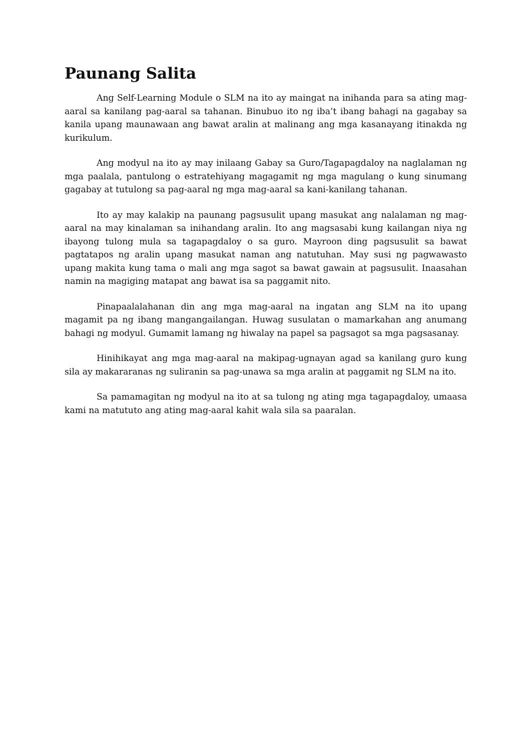Paunang Salita
Ang Self-Learning Module o SLM na ito ay maingat na inihanda para sa ating mag-aaral sa kanilang pag-aaral sa tahanan. Binubuo ito ng iba’t ibang bahagi na gagabay sa kanila upang maunawaan ang bawat aralin at malinang ang mga kasanayang itinakda ng kurikulum.
Ang modyul na ito ay may inilaang Gabay sa Guro/Tagapagdaloy na naglalaman ng mga paalala, pantulong o estratehiyang magagamit ng mga magulang o kung sinumang gagabay at tutulong sa pag-aaral ng mga mag-aaral sa kani-kanilang tahanan.
Ito ay may kalakip na paunang pagsusulit upang masukat ang nalalaman ng mag-aaral na may kinalaman sa inihandang aralin. Ito ang magsasabi kung kailangan niya ng ibayong tulong mula sa tagapagdaloy o sa guro. Mayroon ding pagsusulit sa bawat pagtatapos ng aralin upang masukat naman ang natutuhan. May susi ng pagwawasto upang makita kung tama o mali ang mga sagot sa bawat gawain at pagsusulit. Inaasahan namin na magiging matapat ang bawat isa sa paggamit nito.
Pinapaalalahanan din ang mga mag-aaral na ingatan ang SLM na ito upang magamit pa ng ibang mangangailangan. Huwag susulatan o mamarkahan ang anumang bahagi ng modyul. Gumamit lamang ng hiwalay na papel sa pagsagot sa mga pagsasanay.
Hinihikayat ang mga mag-aaral na makipag-ugnayan agad sa kanilang guro kung sila ay makararanas ng suliranin sa pag-unawa sa mga aralin at paggamit ng SLM na ito.
Sa pamamagitan ng modyul na ito at sa tulong ng ating mga tagapagdaloy, umaasa kami na matututo ang ating mag-aaral kahit wala sila sa paaralan.